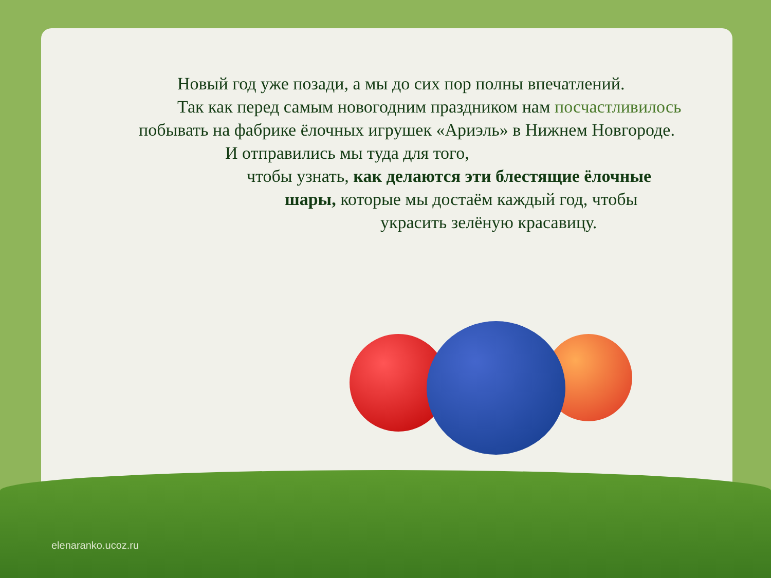Новый год уже позади, а мы до сих пор полны впечатлений.
Так как перед самым новогодним праздником нам посчастливилось побывать на фабрике ёлочных игрушек «Ариэль» в Нижнем Новгороде.
И отправились мы туда для того,
чтобы узнать, как делаются эти блестящие ёлочные
шары, которые мы достаём каждый год, чтобы
украсить зелёную красавицу.
elenaranko.ucoz.ru